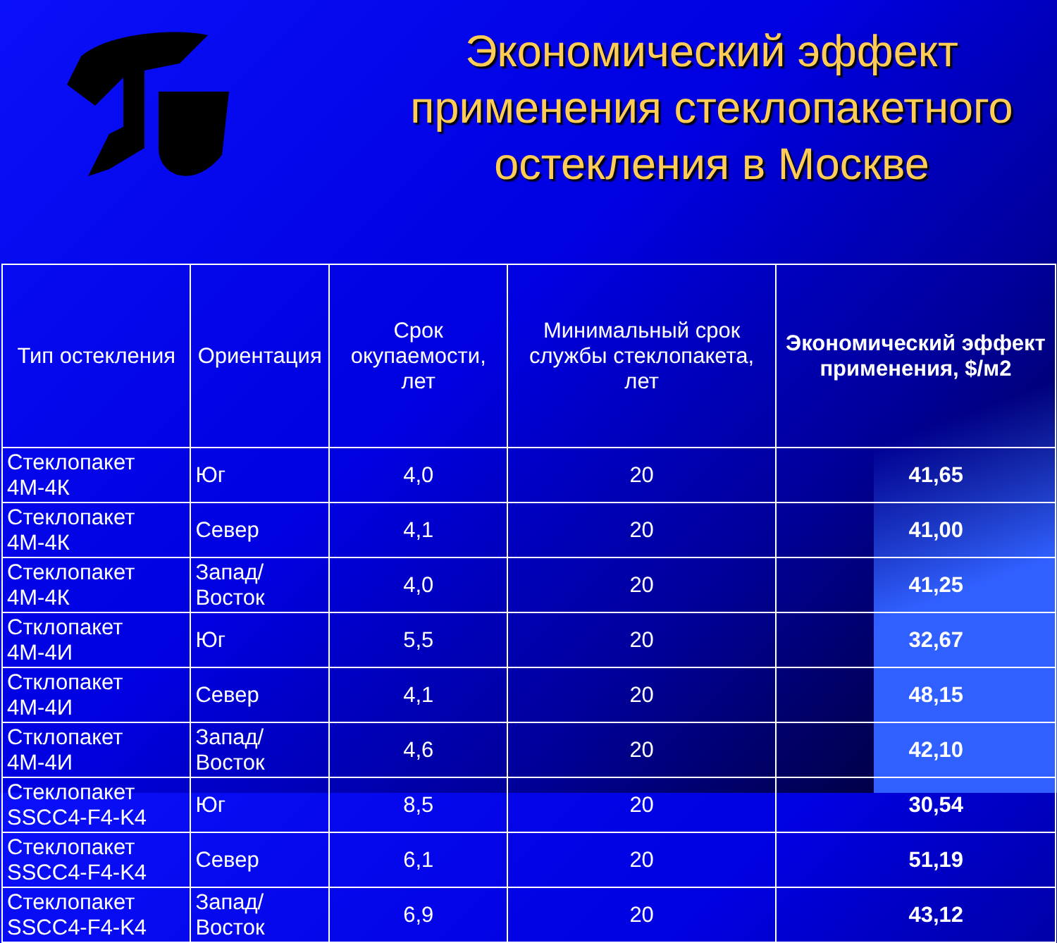Экономический эффект применения стеклопакетного остекления в Москве
| Тип остекления | Ориентация | Срок окупаемости, лет | Минимальный срок службы стеклопакета, лет | Экономический эффект применения, $/м2 |
| --- | --- | --- | --- | --- |
| Стеклопакет 4М-4К | Юг | 4,0 | 20 | 41,65 |
| Стеклопакет 4М-4К | Север | 4,1 | 20 | 41,00 |
| Стеклопакет 4М-4К | Запад/Восток | 4,0 | 20 | 41,25 |
| Стклопакет 4М-4И | Юг | 5,5 | 20 | 32,67 |
| Стклопакет 4М-4И | Север | 4,1 | 20 | 48,15 |
| Стклопакет 4М-4И | Запад/Восток | 4,6 | 20 | 42,10 |
| Стеклопакет SSCC4-F4-K4 | Юг | 8,5 | 20 | 30,54 |
| Стеклопакет SSCC4-F4-K4 | Север | 6,1 | 20 | 51,19 |
| Стеклопакет SSCC4-F4-K4 | Запад/Восток | 6,9 | 20 | 43,12 |